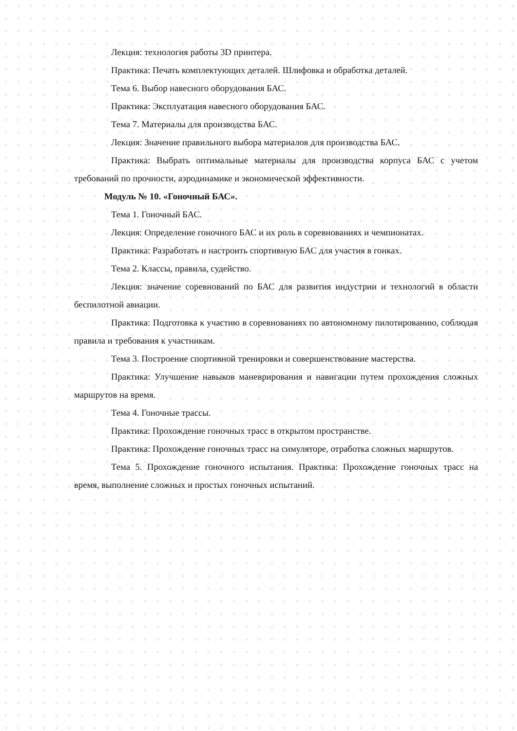Лекция: технология работы 3D принтера.
Практика: Печать комплектующих деталей. Шлифовка и обработка деталей.
Тема 6. Выбор навесного оборудования БАС.
Практика: Эксплуатация навесного оборудования БАС.
Тема 7. Материалы для производства БАС.
Лекция: Значение правильного выбора материалов для производства БАС.
Практика: Выбрать оптимальные материалы для производства корпуса БАС с учетом требований по прочности, аэродинамике и экономической эффективности.
Модуль № 10. «Гоночный БАС».
Тема 1. Гоночный БАС.
Лекция: Определение гоночного БАС и их роль в соревнованиях и чемпионатах.
Практика: Разработать и настроить спортивную БАС для участия в гонках.
Тема 2. Классы, правила, судейство.
Лекция: значение соревнований по БАС для развития индустрии и технологий в области беспилотной авиации.
Практика: Подготовка к участию в соревнованиях по автономному пилотированию, соблюдая правила и требования к участникам.
Тема 3. Построение спортивной тренировки и совершенствование мастерства.
Практика: Улучшение навыков маневрирования и навигации путем прохождения сложных маршрутов на время.
Тема 4. Гоночные трассы.
Практика: Прохождение гоночных трасс в открытом пространстве.
Практика: Прохождение гоночных трасс на симуляторе, отработка сложных маршрутов.
Тема 5. Прохождение гоночного испытания. Практика: Прохождение гоночных трасс на время, выполнение сложных и простых гоночных испытаний.